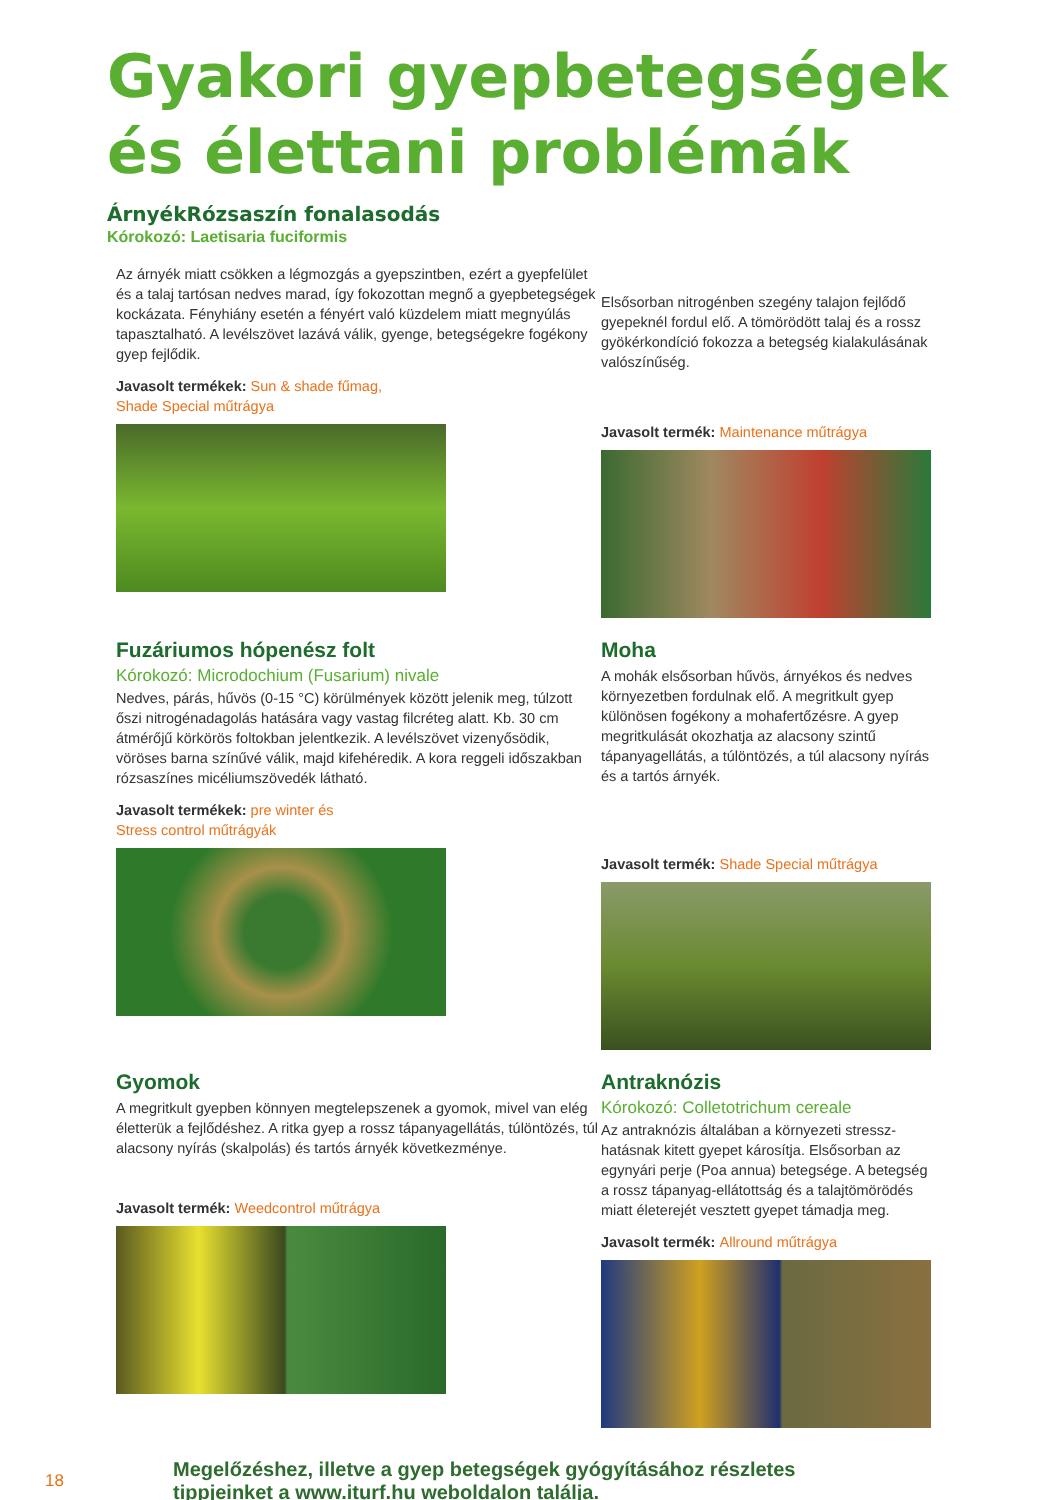Gyakori gyepbetegségek
és élettani problémák
ÁrnyékRózsaszín fonalasodás
Kórokozó: Laetisaria fuciformis
Az árnyék miatt csökken a légmozgás a gyepszintben, ezért a gyepfelület és a talaj tartósan nedves marad, így fokozottan megnő a gyepbetegségek kockázata. Fényhiány esetén a fényért való küzdelem miatt megnyúlás tapasztalható. A levélszövet lazává válik, gyenge, betegségekre fogékony gyep fejlődik.
Javasolt termékek: Sun & shade fűmag,
Shade Special műtrágya
Elsősorban nitrogénben szegény talajon fejlődő gyepeknél fordul elő. A tömörödött talaj és a rossz gyökérkondíció fokozza a betegség kialakulásának valószínűség.
Javasolt termék: Maintenance műtrágya
Fuzáriumos hópenész folt
Kórokozó: Microdochium (Fusarium) nivale
Nedves, párás, hűvös (0-15 °C) körülmények között jelenik meg, túlzott őszi nitrogénadagolás hatására vagy vastag filcréteg alatt. Kb. 30 cm átmérőjű körkörös foltokban jelentkezik. A levélszövet vizenyősödik, vöröses barna színűvé válik, majd kifehéredik. A kora reggeli időszakban rózsaszínes micéliumszövedék látható.
Javasolt termékek: pre winter és
Stress control műtrágyák
Moha
A mohák elsősorban hűvös, árnyékos és nedves környezetben fordulnak elő. A megritkult gyep különösen fogékony a mohafertőzésre. A gyep megritkulását okozhatja az alacsony szintű tápanyagellátás, a túlöntözés, a túl alacsony nyírás és a tartós árnyék.
Javasolt termék: Shade Special műtrágya
Gyomok
A megritkult gyepben könnyen megtelepszenek a gyomok, mivel van elég életterük a fejlődéshez. A ritka gyep a rossz tápanyagellátás, túlöntözés, túl alacsony nyírás (skalpolás) és tartós árnyék következménye.
Javasolt termék: Weedcontrol műtrágya
Antraknózis
Kórokozó: Colletotrichum cereale
Az antraknózis általában a környezeti stressz-hatásnak kitett gyepet károsítja. Elsősorban az egynyári perje (Poa annua) betegsége. A betegség a rossz tápanyag-ellátottság és a talajtömörödés miatt életerejét vesztett gyepet támadja meg.
Javasolt termék: Allround műtrágya
18
Megelőzéshez, illetve a gyep betegségek gyógyításához részletes
tippjeinket a www.iturf.hu weboldalon találja.